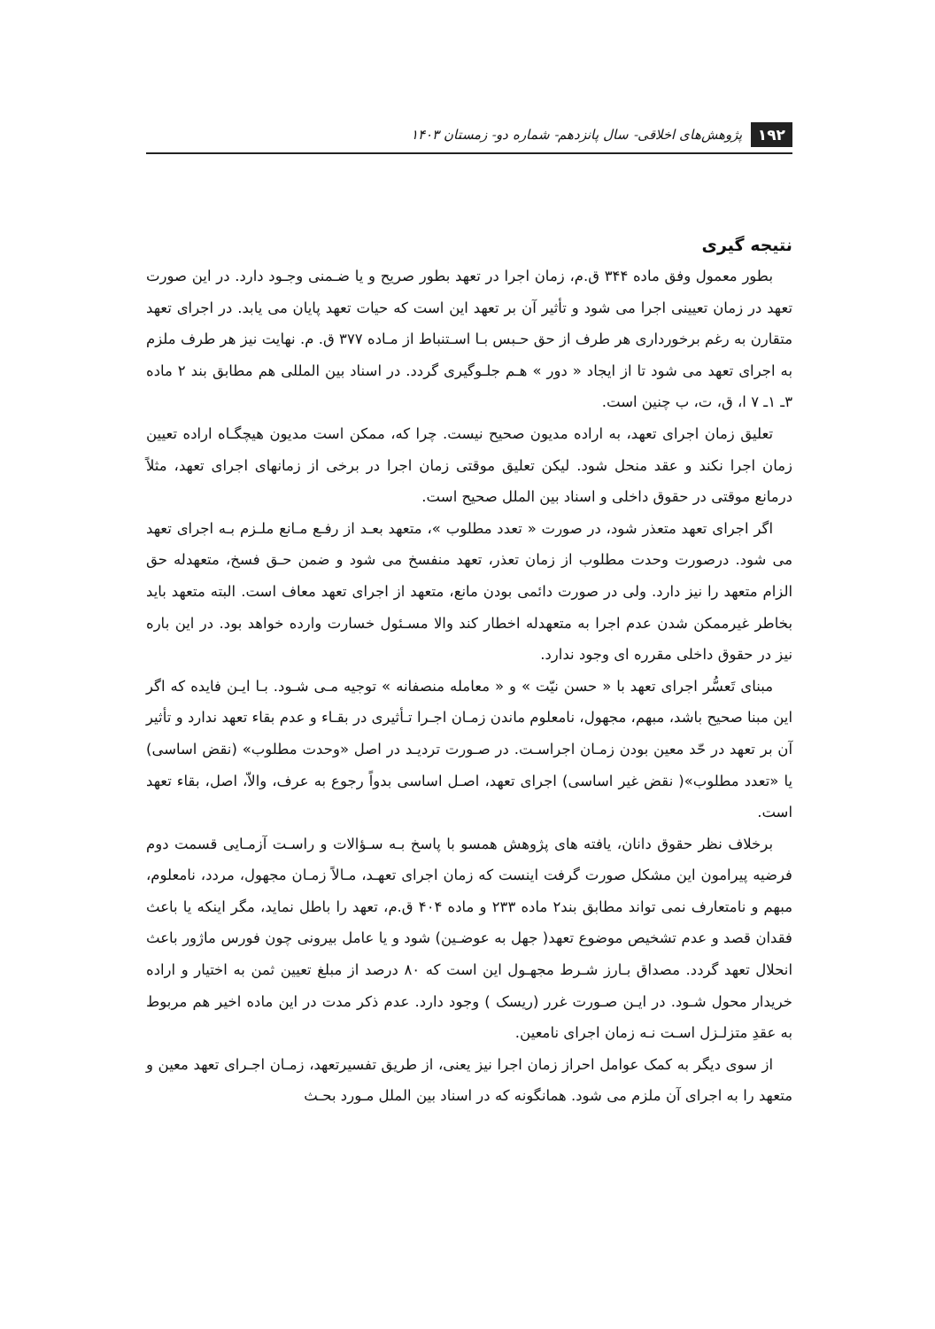۱۹۲ پژوهش‌های اخلاقی- سال پانزدهم- شماره دو- زمستان ۱۴۰۳
نتیجه گیری
بطور معمول وفق ماده ۳۴۴ ق.م، زمان اجرا در تعهد بطور صریح و یا ضـمنی وجـود دارد. در این صورت تعهد در زمان تعیینی اجرا می شود و تأثیر آن بر تعهد این است که حیات تعهد پایان می یابد. در اجرای تعهد متقارن به رغم برخورداری هر طرف از حق حـبس بـا اسـتنباط از مـاده ۳۷۷ ق. م. نهایت نیز هر طرف ملزم به اجرای تعهد می شود تا از ایجاد « دور » هـم جلـوگیری گردد. در اسناد بین المللی هم مطابق بند ۲ ماده ۳ـ ۱ـ ۷ ا، ق، ت، ب چنین است.
تعلیق زمان اجرای تعهد، به اراده مدیون صحیح نیست. چرا که، ممکن است مدیون هیچگـاه اراده تعیین زمان اجرا نکند و عقد منحل شود. لیکن تعلیق موقتی زمان اجرا در برخی از زمانهای اجرای تعهد، مثلاً درمانع موقتی در حقوق داخلی و اسناد بین الملل صحیح است.
اگر اجرای تعهد متعذر شود، در صورت « تعدد مطلوب »، متعهد بعـد از رفـع مـانع ملـزم بـه اجرای تعهد می شود. درصورت وحدت مطلوب از زمان تعذر، تعهد منفسخ می شود و ضمن حـق فسخ، متعهدله حق الزام متعهد را نیز دارد. ولی در صورت دائمی بودن مانع، متعهد از اجرای تعهد معاف است. البته متعهد باید بخاطر غیرممکن شدن عدم اجرا به متعهدله اخطار کند والا مسـئول خسارت وارده خواهد بود. در این باره نیز در حقوق داخلی مقرره ای وجود ندارد.
مبنای تَعسُّر اجرای تعهد با « حسن نیّت » و « معامله منصفانه » توجیه مـی شـود. بـا ایـن فایده که اگر این مبنا صحیح باشد، مبهم، مجهول، نامعلوم ماندن زمـان اجـرا تـأثیری در بقـاء و عدم بقاء تعهد ندارد و تأثیر آن بر تعهد در حّد معین بودن زمـان اجراسـت. در صـورت تردیـد در اصل «وحدت مطلوب» (نقض اساسی) یا «تعدد مطلوب»( نقض غیر اساسی) اجرای تعهد، اصـل اساسی بدواً رجوع به عرف، والاّ، اصل، بقاء تعهد است.
برخلاف نظر حقوق دانان، یافته های پژوهش همسو با پاسخ بـه سـؤالات و راسـت آزمـایی قسمت دوم فرضیه پیرامون این مشکل صورت گرفت اینست که زمان اجرای تعهـد، مـالاً زمـان مجهول، مردد، نامعلوم، مبهم و نامتعارف نمی تواند مطابق بند۲ ماده ۲۳۳ و ماده ۴۰۴ ق.م، تعهد را باطل نماید، مگر اینکه یا باعث فقدان قصد و عدم تشخیص موضوع تعهد( جهل به عوضـین) شود و یا عامل بیرونی چون فورس ماژور باعث انحلال تعهد گردد. مصداق بـارز شـرط مجهـول این است که ۸۰ درصد از مبلغ تعیین ثمن به اختیار و اراده خریدار محول شـود. در ایـن صـورت غرر (ریسک ) وجود دارد. عدم ذکر مدت در این ماده اخیر هم مربوط به عقدِ متزلـزل اسـت نـه زمان اجرای نامعین.
از سوی دیگر به کمک عوامل احراز زمان اجرا نیز یعنی، از طریق تفسیرتعهد، زمـان اجـرای تعهد معین و متعهد را به اجرای آن ملزم می شود. همانگونه که در اسناد بین الملل مـورد بحـث